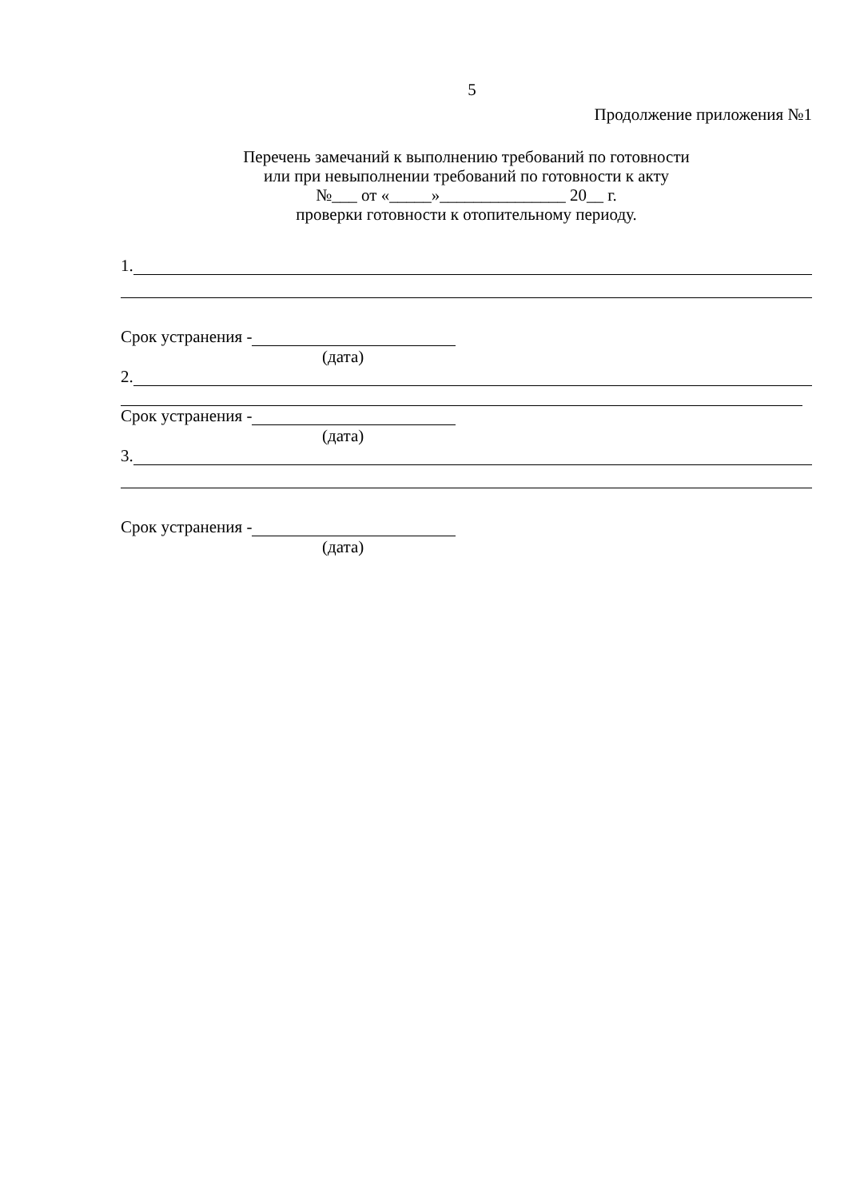5
Продолжение приложения №1
Перечень замечаний к выполнению требований по готовности
или при невыполнении требований по готовности к акту
№___ от «_____»_______________ 20__ г.
проверки готовности к отопительному периоду.
1.
Срок устранения -
(дата)
2.
Срок устранения -
(дата)
3.
Срок устранения -
(дата)